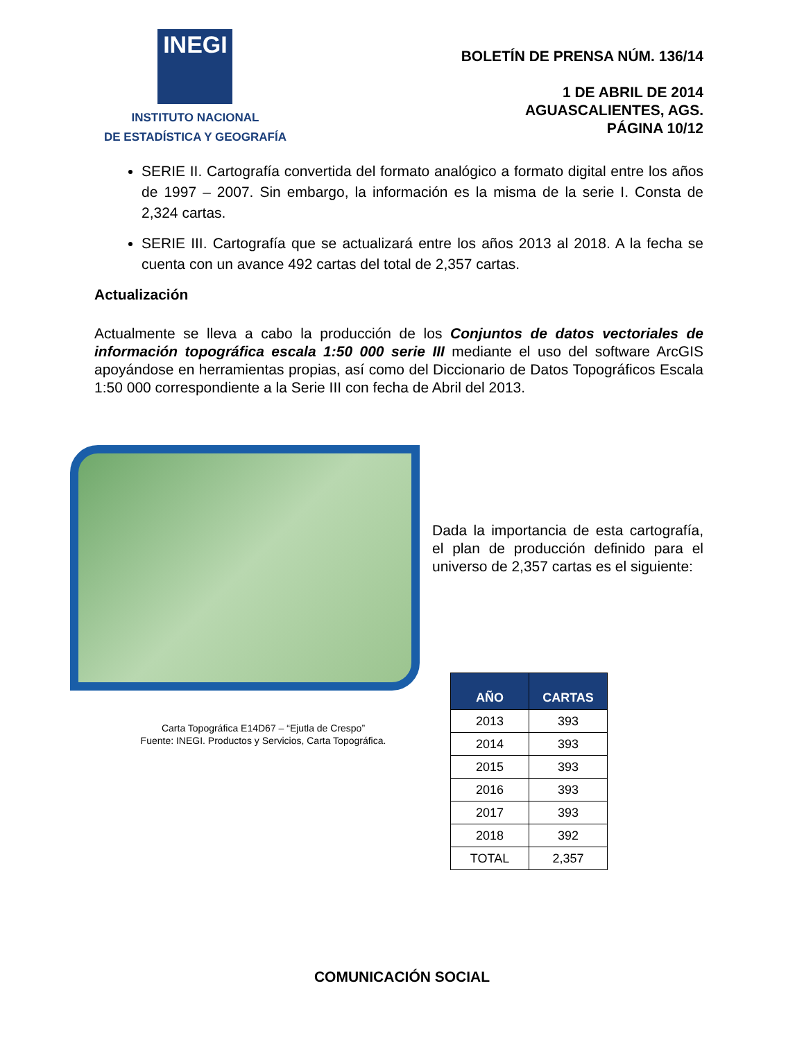INEGI
INSTITUTO NACIONAL
DE ESTADÍSTICA Y GEOGRAFÍA
BOLETÍN DE PRENSA NÚM. 136/14
1 DE ABRIL DE 2014
AGUASCALIENTES, AGS.
PÁGINA 10/12
SERIE II. Cartografía convertida del formato analógico a formato digital entre los años de 1997 – 2007. Sin embargo, la información es la misma de la serie I. Consta de 2,324 cartas.
SERIE III. Cartografía que se actualizará entre los años 2013 al 2018. A la fecha se cuenta con un avance 492 cartas del total de 2,357 cartas.
Actualización
Actualmente se lleva a cabo la producción de los Conjuntos de datos vectoriales de información topográfica escala 1:50 000 serie III mediante el uso del software ArcGIS apoyándose en herramientas propias, así como del Diccionario de Datos Topográficos Escala 1:50 000 correspondiente a la Serie III con fecha de Abril del 2013.
Carta Topográfica E14D67 – “Ejutla de Crespo”
Fuente: INEGI. Productos y Servicios, Carta Topográfica.
Dada la importancia de esta cartografía, el plan de producción definido para el universo de 2,357 cartas es el siguiente:
| AÑO | CARTAS |
| --- | --- |
| 2013 | 393 |
| 2014 | 393 |
| 2015 | 393 |
| 2016 | 393 |
| 2017 | 393 |
| 2018 | 392 |
| TOTAL | 2,357 |
COMUNICACIÓN SOCIAL